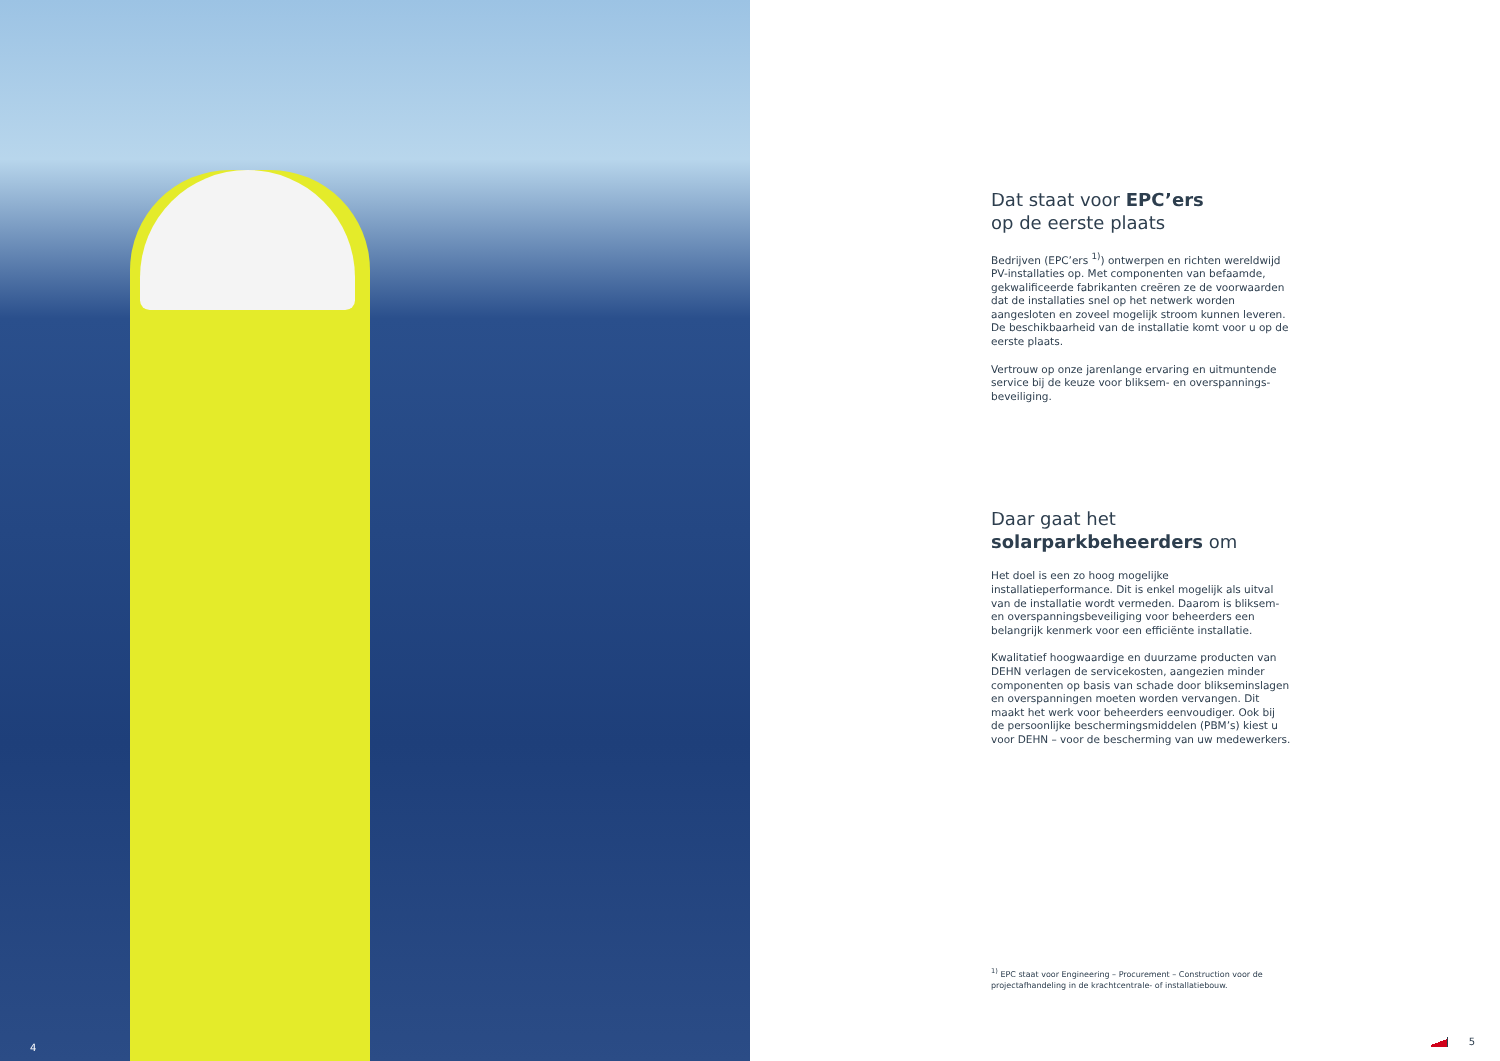4
Dat staat voor EPC’ers
op de eerste plaats
Bedrijven (EPC’ers <sup>1)</sup>) ontwerpen en richten wereldwijd PV-installaties op. Met componenten van befaamde, gekwalificeerde fabrikanten creëren ze de voorwaarden dat de installaties snel op het netwerk worden aangesloten en zoveel mogelijk stroom kunnen leveren. De beschik­baarheid van de installatie komt voor u op de eerste plaats.
Vertrouw op onze jarenlange ervaring en uitmuntende service bij de keuze voor bliksem- en overspannings­beveiliging.
Daar gaat het
solarparkbeheerders om
Het doel is een zo hoog mogelijke installatieperformance. Dit is enkel mogelijk als uitval van de installatie wordt ver­meden. Daarom is bliksem- en overspanningsbeveiliging voor beheerders een belangrijk kenmerk voor een efficiën­te installatie.
Kwalitatief hoogwaardige en duurzame producten van DEHN verlagen de servicekosten, aangezien minder com­ponenten op basis van schade door blikseminslagen en overspanningen moeten worden vervangen. Dit maakt het werk voor beheerders eenvoudiger. Ook bij de persoonlijke beschermingsmiddelen (PBM’s) kiest u voor DEHN – voor de bescherming van uw medewerkers.
<sup>1)</sup> EPC staat voor Engineering – Procurement – Construction voor de projectafhandeling in de krachtcentrale- of installatiebouw.
5